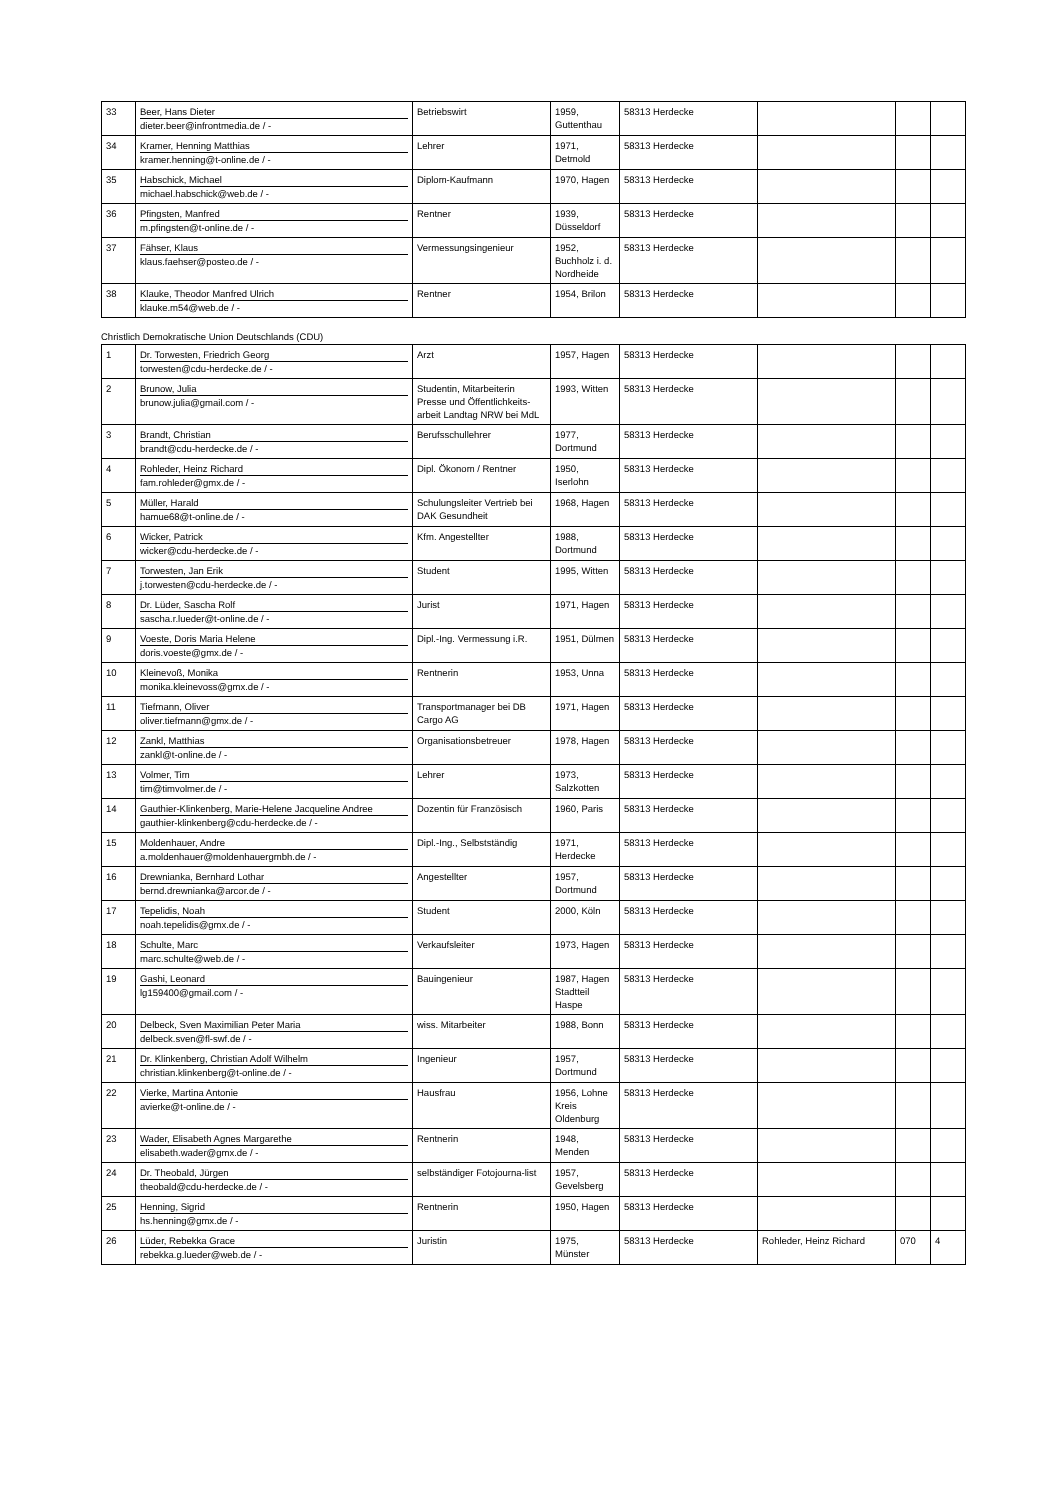| 33 | Beer, Hans Dieter dieter.beer@infrontmedia.de / - | Betriebswirt | 1959, Guttenthau | 58313 Herdecke | | | |
| 34 | Kramer, Henning Matthias kramer.henning@t-online.de / - | Lehrer | 1971, Detmold | 58313 Herdecke | | | |
| 35 | Habschick, Michael michael.habschick@web.de / - | Diplom-Kaufmann | 1970, Hagen | 58313 Herdecke | | | |
| 36 | Pfingsten, Manfred m.pfingsten@t-online.de / - | Rentner | 1939, Düsseldorf | 58313 Herdecke | | | |
| 37 | Fähser, Klaus klaus.faehser@posteo.de / - | Vermessungsingenieur | 1952, Buchholz i. d. Nordheide | 58313 Herdecke | | | |
| 38 | Klauke, Theodor Manfred Ulrich klauke.m54@web.de / - | Rentner | 1954, Brilon | 58313 Herdecke | | | |
Christlich Demokratische Union Deutschlands (CDU)
| 1 | Dr. Torwesten, Friedrich Georg torwesten@cdu-herdecke.de / - | Arzt | 1957, Hagen | 58313 Herdecke | | | |
| 2 | Brunow, Julia brunow.julia@gmail.com / - | Studentin, Mitarbeiterin Presse und Öffentlichkeits-arbeit Landtag NRW bei MdL | 1993, Witten | 58313 Herdecke | | | |
| 3 | Brandt, Christian brandt@cdu-herdecke.de / - | Berufsschullehrer | 1977, Dortmund | 58313 Herdecke | | | |
| 4 | Rohleder, Heinz Richard fam.rohleder@gmx.de / - | Dipl. Ökonom / Rentner | 1950, Iserlohn | 58313 Herdecke | | | |
| 5 | Müller, Harald hamue68@t-online.de / - | Schulungsleiter Vertrieb bei DAK Gesundheit | 1968, Hagen | 58313 Herdecke | | | |
| 6 | Wicker, Patrick wicker@cdu-herdecke.de / - | Kfm. Angestellter | 1988, Dortmund | 58313 Herdecke | | | |
| 7 | Torwesten, Jan Erik j.torwesten@cdu-herdecke.de / - | Student | 1995, Witten | 58313 Herdecke | | | |
| 8 | Dr. Lüder, Sascha Rolf sascha.r.lueder@t-online.de / - | Jurist | 1971, Hagen | 58313 Herdecke | | | |
| 9 | Voeste, Doris Maria Helene doris.voeste@gmx.de / - | Dipl.-Ing. Vermessung i.R. | 1951, Dülmen | 58313 Herdecke | | | |
| 10 | Kleinevoß, Monika monika.kleinevoss@gmx.de / - | Rentnerin | 1953, Unna | 58313 Herdecke | | | |
| 11 | Tiefmann, Oliver oliver.tiefmann@gmx.de / - | Transportmanager bei DB Cargo AG | 1971, Hagen | 58313 Herdecke | | | |
| 12 | Zankl, Matthias zankl@t-online.de / - | Organisationsbetreuer | 1978, Hagen | 58313 Herdecke | | | |
| 13 | Volmer, Tim tim@timvolmer.de / - | Lehrer | 1973, Salzkotten | 58313 Herdecke | | | |
| 14 | Gauthier-Klinkenberg, Marie-Helene Jacqueline Andree gauthier-klinkenberg@cdu-herdecke.de / - | Dozentin für Französisch | 1960, Paris | 58313 Herdecke | | | |
| 15 | Moldenhauer, Andre a.moldenhauer@moldenhauergmbh.de / - | Dipl.-Ing., Selbstständig | 1971, Herdecke | 58313 Herdecke | | | |
| 16 | Drewnianka, Bernhard Lothar bernd.drewnianka@arcor.de / - | Angestellter | 1957, Dortmund | 58313 Herdecke | | | |
| 17 | Tepelidis, Noah noah.tepelidis@gmx.de / - | Student | 2000, Köln | 58313 Herdecke | | | |
| 18 | Schulte, Marc marc.schulte@web.de / - | Verkaufsleiter | 1973, Hagen | 58313 Herdecke | | | |
| 19 | Gashi, Leonard lg159400@gmail.com / - | Bauingenieur | 1987, Hagen Stadtteil Haspe | 58313 Herdecke | | | |
| 20 | Delbeck, Sven Maximilian Peter Maria delbeck.sven@fl-swf.de / - | wiss. Mitarbeiter | 1988, Bonn | 58313 Herdecke | | | |
| 21 | Dr. Klinkenberg, Christian Adolf Wilhelm christian.klinkenberg@t-online.de / - | Ingenieur | 1957, Dortmund | 58313 Herdecke | | | |
| 22 | Vierke, Martina Antonie avierke@t-online.de / - | Hausfrau | 1956, Lohne Kreis Oldenburg | 58313 Herdecke | | | |
| 23 | Wader, Elisabeth Agnes Margarethe elisabeth.wader@gmx.de / - | Rentnerin | 1948, Menden | 58313 Herdecke | | | |
| 24 | Dr. Theobald, Jürgen theobald@cdu-herdecke.de / - | selbständiger Fotojourna-list | 1957, Gevelsberg | 58313 Herdecke | | | |
| 25 | Henning, Sigrid hs.henning@gmx.de / - | Rentnerin | 1950, Hagen | 58313 Herdecke | | | |
| 26 | Lüder, Rebekka Grace rebekka.g.lueder@web.de / - | Juristin | 1975, Münster | 58313 Herdecke | Rohleder, Heinz Richard | 070 | 4 |